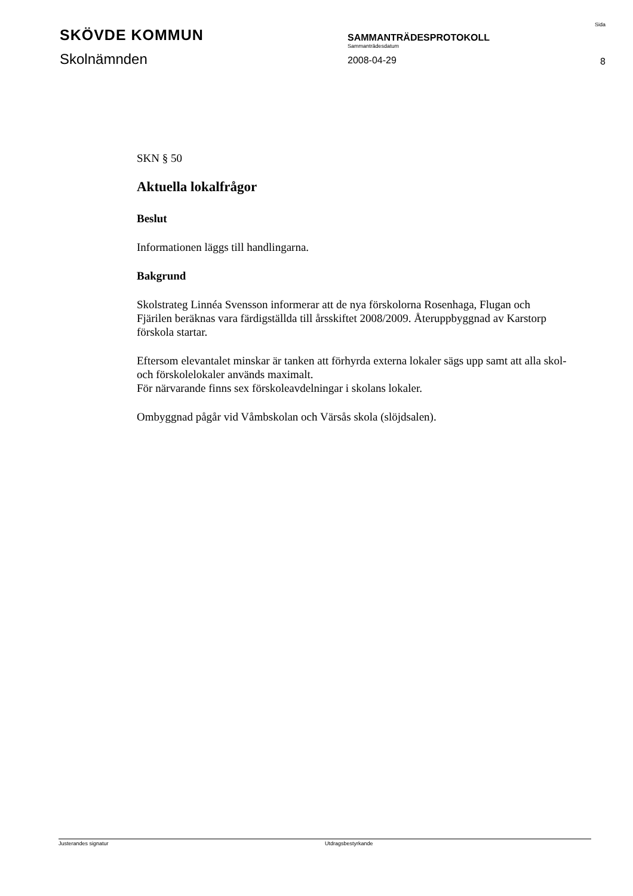SKÖVDE KOMMUN
Skolnämnden
SAMMANTRÄDESPROTOKOLL
Sammanträdesdatum
2008-04-29
Sida
8
SKN § 50
Aktuella lokalfrågor
Beslut
Informationen läggs till handlingarna.
Bakgrund
Skolstrateg Linnéa Svensson informerar att de nya förskolorna Rosenhaga, Flugan och Fjärilen beräknas vara färdigställda till årsskiftet 2008/2009. Återuppbyggnad av Karstorp förskola startar.
Eftersom elevantalet minskar är tanken att förhyrda externa lokaler sägs upp samt att alla skol- och förskolelokaler används maximalt.
För närvarande finns sex förskoleavdelningar i skolans lokaler.
Ombyggnad pågår vid Våmbskolan och Värsås skola (slöjdsalen).
Justerandes signatur Utdragsbestyrkande